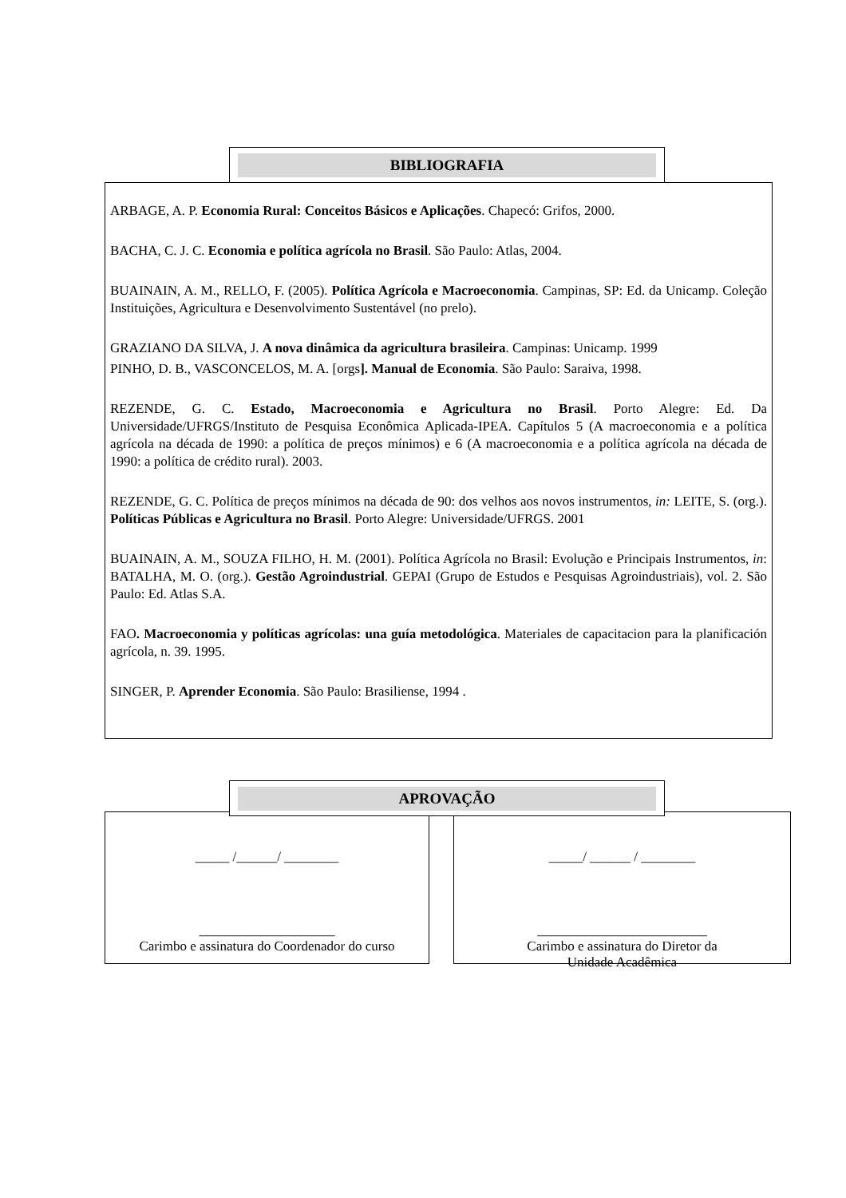ARBAGE, A. P. Economia Rural: Conceitos Básicos e Aplicações. Chapecó: Grifos, 2000.
BACHA, C. J. C. Economia e política agrícola no Brasil. São Paulo: Atlas, 2004.
BUAINAIN, A. M., RELLO, F. (2005). Política Agrícola e Macroeconomia. Campinas, SP: Ed. da Unicamp. Coleção Instituições, Agricultura e Desenvolvimento Sustentável (no prelo).
GRAZIANO DA SILVA, J. A nova dinâmica da agricultura brasileira. Campinas: Unicamp. 1999
PINHO, D. B., VASCONCELOS, M. A. [orgs]. Manual de Economia. São Paulo: Saraiva, 1998.
REZENDE, G. C. Estado, Macroeconomia e Agricultura no Brasil. Porto Alegre: Ed. Da Universidade/UFRGS/Instituto de Pesquisa Econômica Aplicada-IPEA. Capítulos 5 (A macroeconomia e a política agrícola na década de 1990: a política de preços mínimos) e 6 (A macroeconomia e a política agrícola na década de 1990: a política de crédito rural). 2003.
REZENDE, G. C. Política de preços mínimos na década de 90: dos velhos aos novos instrumentos, in: LEITE, S. (org.). Políticas Públicas e Agricultura no Brasil. Porto Alegre: Universidade/UFRGS. 2001
BUAINAIN, A. M., SOUZA FILHO, H. M. (2001). Política Agrícola no Brasil: Evolução e Principais Instrumentos, in: BATALHA, M. O. (org.). Gestão Agroindustrial. GEPAI (Grupo de Estudos e Pesquisas Agroindustriais), vol. 2. São Paulo: Ed. Atlas S.A.
FAO. Macroeconomia y políticas agrícolas: una guía metodológica. Materiales de capacitacion para la planificación agrícola, n. 39. 1995.
SINGER, P. Aprender Economia. São Paulo: Brasiliense, 1994 .
BIBLIOGRAFIA
_____ /______/ ________
____________________
Carimbo e assinatura do Coordenador do curso
_____/ ______ / ________
_________________________
Carimbo e assinatura do Diretor da
Unidade Acadêmica
APROVAÇÃO